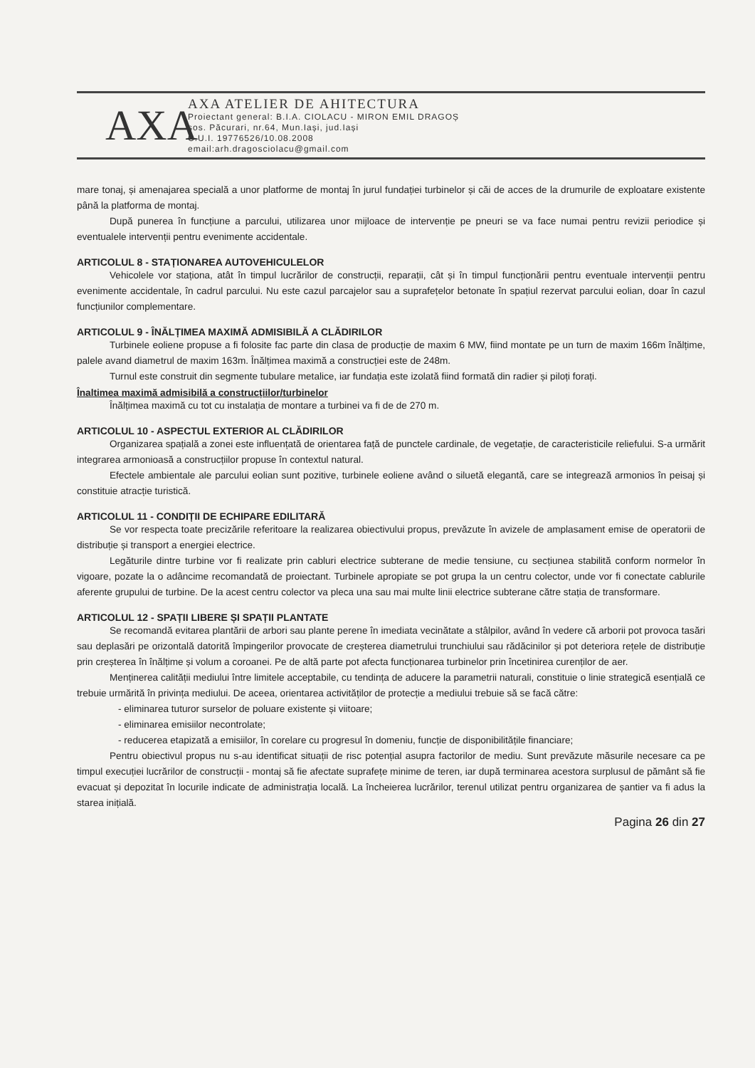AXA
AXA ATELIER DE AHITECTURA
Proiectant general: B.I.A. CIOLACU - MIRON EMIL DRAGOȘ
șos. Păcurari, nr.64, Mun.Iași, jud.Iași
C.U.I. 19776526/10.08.2008
email:arh.dragosciolacu@gmail.com
mare tonaj, și amenajarea specială a unor platforme de montaj în jurul fundației turbinelor și căi de acces de la drumurile de exploatare existente până la platforma de montaj.
După punerea în funcțiune a parcului, utilizarea unor mijloace de intervenție pe pneuri se va face numai pentru revizii periodice și eventualele intervenții pentru evenimente accidentale.
ARTICOLUL 8 - STAȚIONAREA AUTOVEHICULELOR
Vehicolele vor staționa, atât în timpul lucrărilor de construcții, reparații, cât și în timpul funcționării pentru eventuale intervenții pentru evenimente accidentale, în cadrul parcului. Nu este cazul parcajelor sau a suprafețelor betonate în spațiul rezervat parcului eolian, doar în cazul funcțiunilor complementare.
ARTICOLUL 9 - ÎNĂLȚIMEA MAXIMĂ ADMISIBILĂ A CLĂDIRILOR
Turbinele eoliene propuse a fi folosite fac parte din clasa de producție de maxim 6 MW, fiind montate pe un turn de maxim 166m înălțime, palele avand diametrul de maxim 163m. Înălțimea maximă a construcției este de 248m.
Turnul este construit din segmente tubulare metalice, iar fundația este izolată fiind formată din radier și piloți forați.
Înaltimea maximă admisibilă a construcțiilor/turbinelor
Înălțimea maximă cu tot cu instalația de montare a turbinei va fi de de 270 m.
ARTICOLUL 10 - ASPECTUL EXTERIOR AL CLĂDIRILOR
Organizarea spațială a zonei este influențată de orientarea față de punctele cardinale, de vegetație, de caracteristicile reliefului. S-a urmărit integrarea armonioasă a construcțiilor propuse în contextul natural.
Efectele ambientale ale parcului eolian sunt pozitive, turbinele eoliene având o siluetă elegantă, care se integrează armonios în peisaj și constituie atracție turistică.
ARTICOLUL 11 - CONDIȚII DE ECHIPARE EDILITARĂ
Se vor respecta toate precizările referitoare la realizarea obiectivului propus, prevăzute în avizele de amplasament emise de operatorii de distribuție și transport a energiei electrice.
Legăturile dintre turbine vor fi realizate prin cabluri electrice subterane de medie tensiune, cu secțiunea stabilită conform normelor în vigoare, pozate la o adâncime recomandată de proiectant. Turbinele apropiate se pot grupa la un centru colector, unde vor fi conectate cablurile aferente grupului de turbine. De la acest centru colector va pleca una sau mai multe linii electrice subterane către stația de transformare.
ARTICOLUL 12 - SPAȚII LIBERE ȘI SPAȚII PLANTATE
Se recomandă evitarea plantării de arbori sau plante perene în imediata vecinătate a stâlpilor, având în vedere că arborii pot provoca tasări sau deplasări pe orizontală datorită împingerilor provocate de creșterea diametrului trunchiului sau rădăcinilor și pot deteriora rețele de distribuție prin creșterea în înălțime și volum a coroanei. Pe de altă parte pot afecta funcționarea turbinelor prin încetinirea curenților de aer.
Menținerea calității mediului între limitele acceptabile, cu tendința de aducere la parametrii naturali, constituie o linie strategică esențială ce trebuie urmărită în privința mediului. De aceea, orientarea activităților de protecție a mediului trebuie să se facă către:
- eliminarea tuturor surselor de poluare existente și viitoare;
- eliminarea emisiilor necontrolate;
- reducerea etapizată a emisiilor, în corelare cu progresul în domeniu, funcție de disponibilitățile financiare;
Pentru obiectivul propus nu s-au identificat situații de risc potențial asupra factorilor de mediu. Sunt prevăzute măsurile necesare ca pe timpul execuției lucrărilor de construcții - montaj să fie afectate suprafețe minime de teren, iar după terminarea acestora surplusul de pământ să fie evacuat și depozitat în locurile indicate de administrația locală. La încheierea lucrărilor, terenul utilizat pentru organizarea de șantier va fi adus la starea inițială.
Pagina 26 din 27